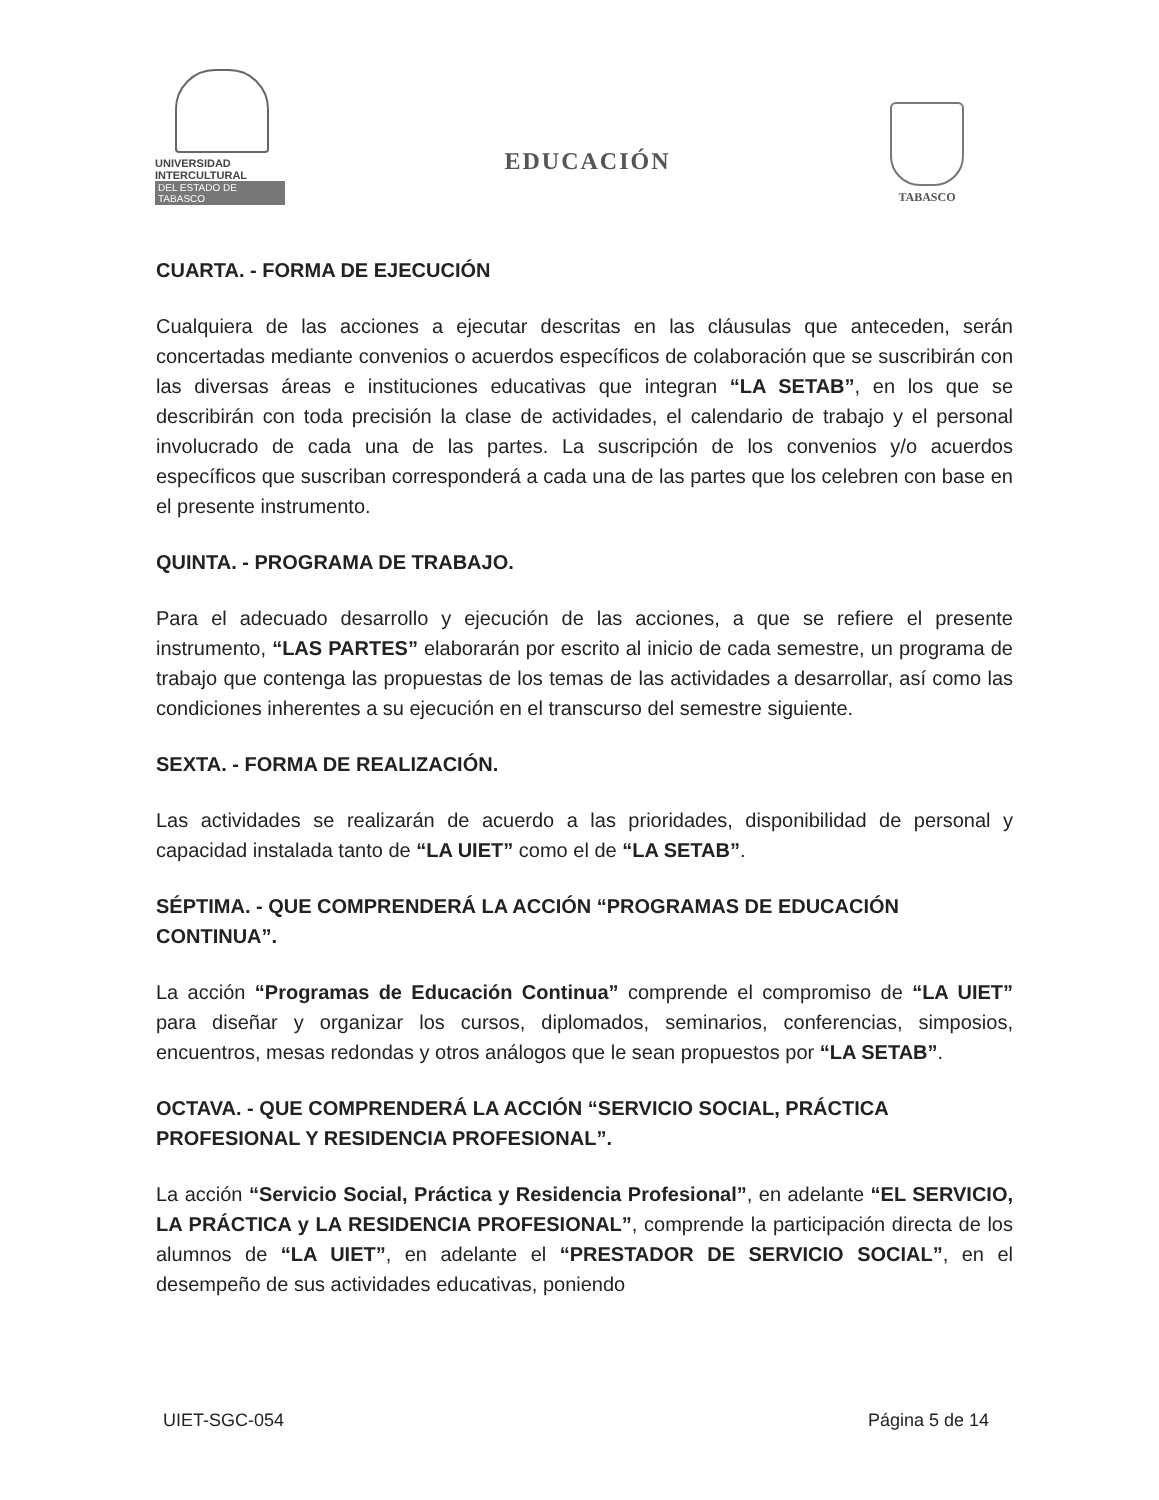UNIVERSIDAD INTERCULTURAL
DEL ESTADO DE TABASCO
EDUCACIÓN
TABASCO
CUARTA. - FORMA DE EJECUCIÓN
Cualquiera de las acciones a ejecutar descritas en las cláusulas que anteceden, serán concertadas mediante convenios o acuerdos específicos de colaboración que se suscribirán con las diversas áreas e instituciones educativas que integran “LA SETAB”, en los que se describirán con toda precisión la clase de actividades, el calendario de trabajo y el personal involucrado de cada una de las partes. La suscripción de los convenios y/o acuerdos específicos que suscriban corresponderá a cada una de las partes que los celebren con base en el presente instrumento.
QUINTA. - PROGRAMA DE TRABAJO.
Para el adecuado desarrollo y ejecución de las acciones, a que se refiere el presente instrumento, “LAS PARTES” elaborarán por escrito al inicio de cada semestre, un programa de trabajo que contenga las propuestas de los temas de las actividades a desarrollar, así como las condiciones inherentes a su ejecución en el transcurso del semestre siguiente.
SEXTA. - FORMA DE REALIZACIÓN.
Las actividades se realizarán de acuerdo a las prioridades, disponibilidad de personal y capacidad instalada tanto de “LA UIET” como el de “LA SETAB”.
SÉPTIMA. - QUE COMPRENDERÁ LA ACCIÓN “PROGRAMAS DE EDUCACIÓN CONTINUA”.
La acción “Programas de Educación Continua” comprende el compromiso de “LA UIET” para diseñar y organizar los cursos, diplomados, seminarios, conferencias, simposios, encuentros, mesas redondas y otros análogos que le sean propuestos por “LA SETAB”.
OCTAVA. - QUE COMPRENDERÁ LA ACCIÓN “SERVICIO SOCIAL, PRÁCTICA PROFESIONAL Y RESIDENCIA PROFESIONAL”.
La acción “Servicio Social, Práctica y Residencia Profesional”, en adelante “EL SERVICIO, LA PRÁCTICA y LA RESIDENCIA PROFESIONAL”, comprende la participación directa de los alumnos de “LA UIET”, en adelante el “PRESTADOR DE SERVICIO SOCIAL”, en el desempeño de sus actividades educativas, poniendo
UIET-SGC-054 Página 5 de 14